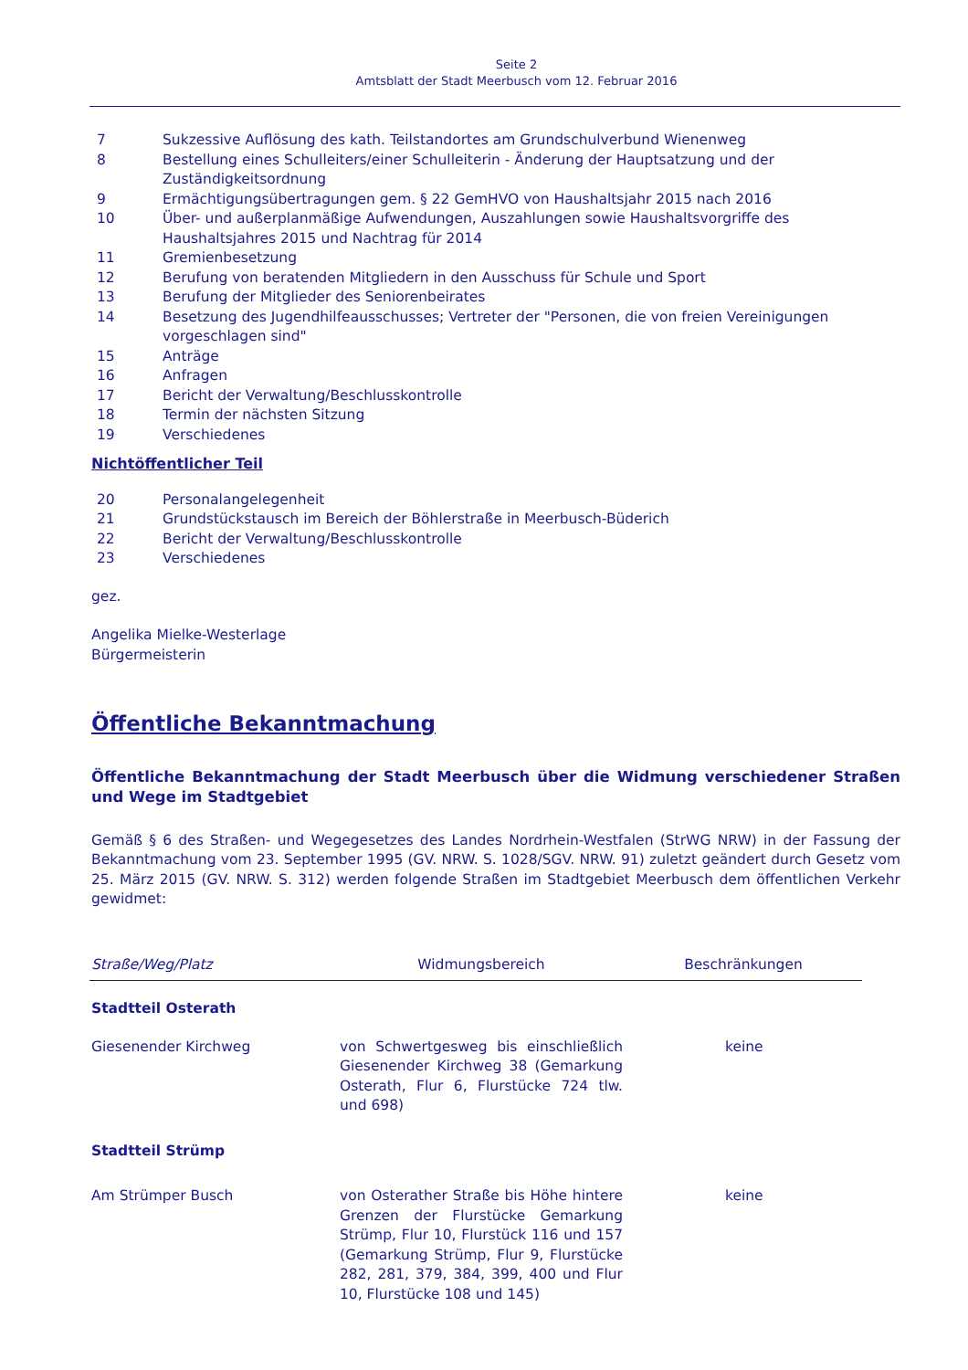Seite 2
Amtsblatt der Stadt Meerbusch vom 12. Februar 2016
| 7 | Sukzessive Auflösung des kath. Teilstandortes am Grundschulverbund Wienenweg |
| 8 | Bestellung eines Schulleiters/einer Schulleiterin - Änderung der Hauptsatzung und der Zuständigkeitsordnung |
| 9 | Ermächtigungsübertragungen gem. § 22 GemHVO von Haushaltsjahr 2015 nach 2016 |
| 10 | Über- und außerplanmäßige Aufwendungen, Auszahlungen sowie Haushaltsvorgriffe des Haushaltsjahres 2015 und Nachtrag für 2014 |
| 11 | Gremienbesetzung |
| 12 | Berufung von beratenden Mitgliedern in den Ausschuss für Schule und Sport |
| 13 | Berufung der Mitglieder des Seniorenbeirates |
| 14 | Besetzung des Jugendhilfeausschusses; Vertreter der "Personen, die von freien Vereinigungen vorgeschlagen sind" |
| 15 | Anträge |
| 16 | Anfragen |
| 17 | Bericht der Verwaltung/Beschlusskontrolle |
| 18 | Termin der nächsten Sitzung |
| 19 | Verschiedenes |
Nichtöffentlicher Teil
| 20 | Personalangelegenheit |
| 21 | Grundstückstausch im Bereich der Böhlerstraße in Meerbusch-Büderich |
| 22 | Bericht der Verwaltung/Beschlusskontrolle |
| 23 | Verschiedenes |
gez.
Angelika Mielke-Westerlage
Bürgermeisterin
Öffentliche Bekanntmachung
Öffentliche Bekanntmachung der Stadt Meerbusch über die Widmung verschiedener Straßen und Wege im Stadtgebiet
Gemäß § 6 des Straßen- und Wegegesetzes des Landes Nordrhein-Westfalen (StrWG NRW) in der Fassung der Bekanntmachung vom 23. September 1995 (GV. NRW. S. 1028/SGV. NRW. 91) zuletzt geändert durch Gesetz vom 25. März 2015 (GV. NRW. S. 312) werden folgende Straßen im Stadtgebiet Meerbusch dem öffentlichen Verkehr gewidmet:
| Straße/Weg/Platz | Widmungsbereich | Beschränkungen |
| --- | --- | --- |
| Stadtteil Osterath | | |
| Giesenender Kirchweg | von Schwertgesweg bis einschließlich Giesenender Kirchweg 38 (Gemarkung Osterath, Flur 6, Flurstücke 724 tlw. und 698) | keine |
| Stadtteil Strümp | | |
| Am Strümper Busch | von Osterather Straße bis Höhe hintere Grenzen der Flurstücke Gemarkung Strümp, Flur 10, Flurstück 116 und 157 (Gemarkung Strümp, Flur 9, Flurstücke 282, 281, 379, 384, 399, 400 und Flur 10, Flurstücke 108 und 145) | keine |